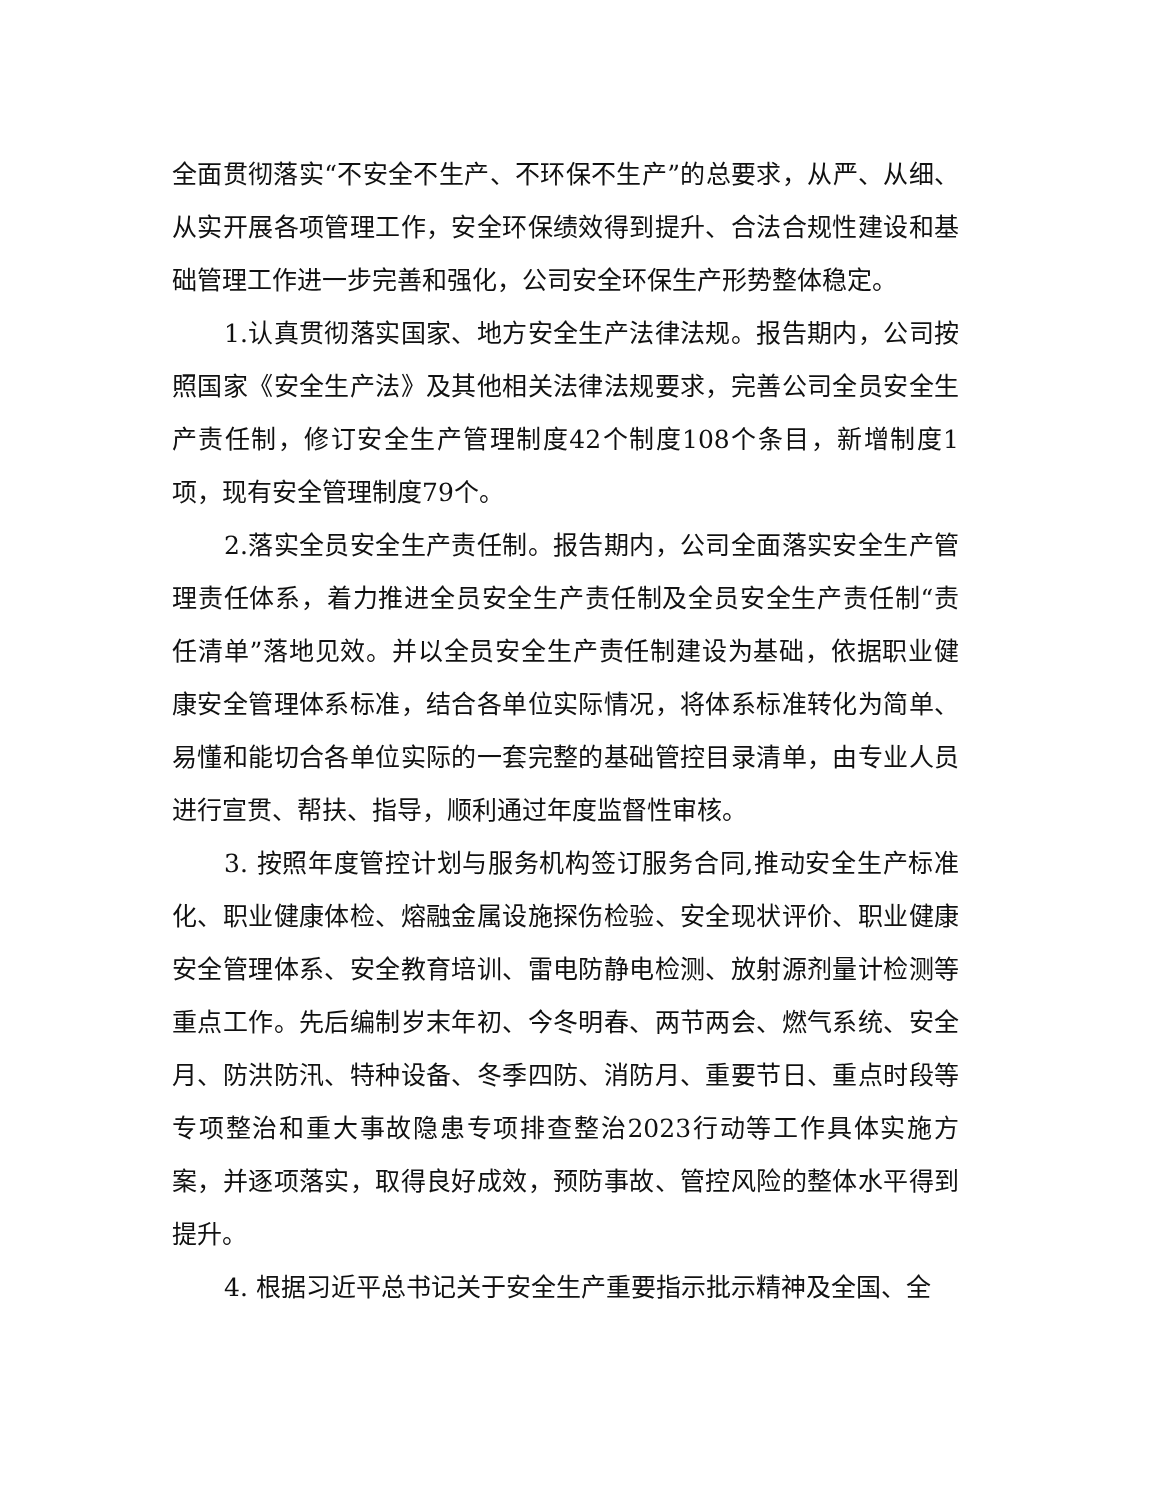全面贯彻落实“不安全不生产、不环保不生产”的总要求，从严、从细、从实开展各项管理工作，安全环保绩效得到提升、合法合规性建设和基础管理工作进一步完善和强化，公司安全环保生产形势整体稳定。
1.认真贯彻落实国家、地方安全生产法律法规。报告期内，公司按照国家《安全生产法》及其他相关法律法规要求，完善公司全员安全生产责任制，修订安全生产管理制度42个制度108个条目，新增制度1项，现有安全管理制度79个。
2.落实全员安全生产责任制。报告期内，公司全面落实安全生产管理责任体系，着力推进全员安全生产责任制及全员安全生产责任制“责任清单”落地见效。并以全员安全生产责任制建设为基础，依据职业健康安全管理体系标准，结合各单位实际情况，将体系标准转化为简单、易懂和能切合各单位实际的一套完整的基础管控目录清单，由专业人员进行宣贯、帮扶、指导，顺利通过年度监督性审核。
3. 按照年度管控计划与服务机构签订服务合同,推动安全生产标准化、职业健康体检、熔融金属设施探伤检验、安全现状评价、职业健康安全管理体系、安全教育培训、雷电防静电检测、放射源剂量计检测等重点工作。先后编制岁末年初、今冬明春、两节两会、燃气系统、安全月、防洪防汛、特种设备、冬季四防、消防月、重要节日、重点时段等专项整治和重大事故隐患专项排查整治2023行动等工作具体实施方案，并逐项落实，取得良好成效，预防事故、管控风险的整体水平得到提升。
4. 根据习近平总书记关于安全生产重要指示批示精神及全国、全